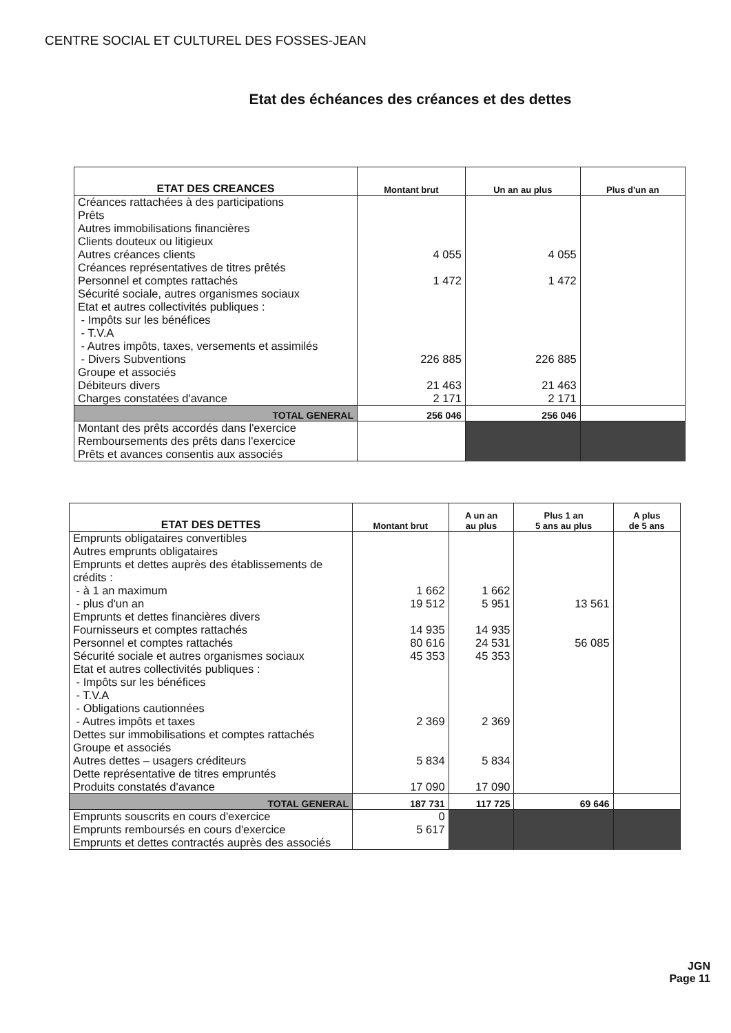CENTRE SOCIAL ET CULTUREL DES FOSSES-JEAN
Etat des échéances des créances et des dettes
| ETAT DES CREANCES | Montant brut | Un an au plus | Plus d'un an |
| --- | --- | --- | --- |
| Créances rattachées à des participations Prêts Autres immobilisations financières Clients douteux ou litigieux Autres créances clients | 4 055 | 4 055 | |
| Créances représentatives de titres prêtés Personnel et comptes rattachés | 1 472 | 1 472 | |
| Sécurité sociale, autres organismes sociaux Etat et autres collectivités publiques : - Impôts sur les bénéfices - T.V.A - Autres impôts, taxes, versements et assimilés - Divers Subventions | 226 885 | 226 885 | |
| Groupe et associés Débiteurs divers | 21 463 | 21 463 | |
| Charges constatées d'avance | 2 171 | 2 171 | |
| TOTAL GENERAL | 256 046 | 256 046 | |
| Montant des prêts accordés dans l'exercice Remboursements des prêts dans l'exercice Prêts et avances consentis aux associés | | | |
| ETAT DES DETTES | Montant brut | A un an au plus | Plus 1 an 5 ans au plus | A plus de 5 ans |
| --- | --- | --- | --- | --- |
| Emprunts obligataires convertibles Autres emprunts obligataires Emprunts et dettes auprès des établissements de crédits : - à 1 an maximum | 1 662 | 1 662 | | |
| - plus d'un an | 19 512 | 5 951 | 13 561 | |
| Emprunts et dettes financières divers Fournisseurs et comptes rattachés | 14 935 | 14 935 | | |
| Personnel et comptes rattachés | 80 616 | 24 531 | 56 085 | |
| Sécurité sociale et autres organismes sociaux | 45 353 | 45 353 | | |
| Etat et autres collectivités publiques : - Impôts sur les bénéfices - T.V.A - Obligations cautionnées - Autres impôts et taxes | 2 369 | 2 369 | | |
| Dettes sur immobilisations et comptes rattachés Groupe et associés Autres dettes – usagers créditeurs | 5 834 | 5 834 | | |
| Dette représentative de titres empruntés Produits constatés d'avance | 17 090 | 17 090 | | |
| TOTAL GENERAL | 187 731 | 117 725 | 69 646 | |
| Emprunts souscrits en cours d'exercice | 0 | | | |
| Emprunts remboursés en cours d'exercice | 5 617 | | | |
| Emprunts et dettes contractés auprès des associés | | | | |
JGN
Page 11